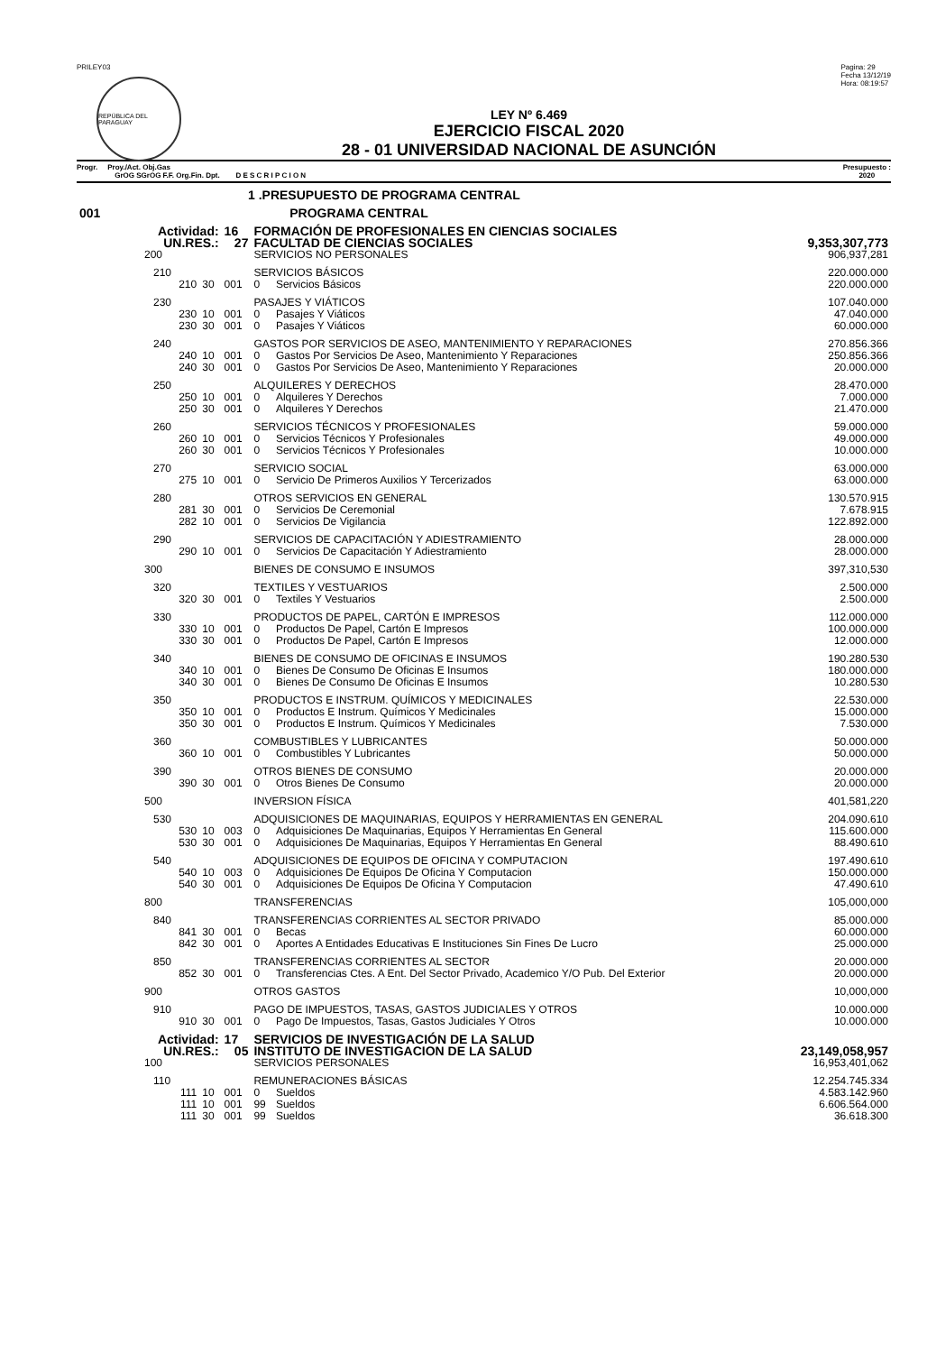PRILEY03
REPÚBLICA DEL PARAGUAY
Pagina: 29
Fecha 13/12/19
Hora: 08:19:57
LEY Nº 6.469
EJERCICIO FISCAL 2020
28 - 01 UNIVERSIDAD NACIONAL DE ASUNCIÓN
Progr. Proy./Act. Obj.Gas
GrOG SGrOG F.F. Org.Fin. Dpt. D E S C R I P C I O N
Presupuesto :
2020
| 1 .PRESUPUESTO DE PROGRAMA CENTRAL | | | | | |
| 001 | PROGRAMA CENTRAL | | | | |
| Actividad: | | 16 | FORMACIÓN DE PROFESIONALES EN CIENCIAS SOCIALES | | |
| UN.RES.: | | 27 | FACULTAD DE CIENCIAS SOCIALES | | 9,353,307,773 |
| 200 | | | SERVICIOS NO PERSONALES | | 906,937,281 |
| 210 | | | SERVICIOS BÁSICOS | | 220.000.000 |
| 210 | 30 | 001 | 0 | Servicios Básicos | 220.000.000 |
| 230 | | | PASAJES Y VIÁTICOS | | 107.040.000 |
| 230 | 10 | 001 | 0 | Pasajes Y Viáticos | 47.040.000 |
| 230 | 30 | 001 | 0 | Pasajes Y Viáticos | 60.000.000 |
| 240 | | | GASTOS POR SERVICIOS DE ASEO, MANTENIMIENTO Y REPARACIONES | | 270.856.366 |
| 240 | 10 | 001 | 0 | Gastos Por Servicios De Aseo, Mantenimiento Y Reparaciones | 250.856.366 |
| 240 | 30 | 001 | 0 | Gastos Por Servicios De Aseo, Mantenimiento Y Reparaciones | 20.000.000 |
| 250 | | | ALQUILERES Y DERECHOS | | 28.470.000 |
| 250 | 10 | 001 | 0 | Alquileres Y Derechos | 7.000.000 |
| 250 | 30 | 001 | 0 | Alquileres Y Derechos | 21.470.000 |
| 260 | | | SERVICIOS TÉCNICOS Y PROFESIONALES | | 59.000.000 |
| 260 | 10 | 001 | 0 | Servicios Técnicos Y Profesionales | 49.000.000 |
| 260 | 30 | 001 | 0 | Servicios Técnicos Y Profesionales | 10.000.000 |
| 270 | | | SERVICIO SOCIAL | | 63.000.000 |
| 275 | 10 | 001 | 0 | Servicio De Primeros Auxilios Y Tercerizados | 63.000.000 |
| 280 | | | OTROS SERVICIOS EN GENERAL | | 130.570.915 |
| 281 | 30 | 001 | 0 | Servicios De Ceremonial | 7.678.915 |
| 282 | 10 | 001 | 0 | Servicios De Vigilancia | 122.892.000 |
| 290 | | | SERVICIOS DE CAPACITACIÓN Y ADIESTRAMIENTO | | 28.000.000 |
| 290 | 10 | 001 | 0 | Servicios De Capacitación Y Adiestramiento | 28.000.000 |
| 300 | | | BIENES DE CONSUMO E INSUMOS | | 397,310,530 |
| 320 | | | TEXTILES Y VESTUARIOS | | 2.500.000 |
| 320 | 30 | 001 | 0 | Textiles Y Vestuarios | 2.500.000 |
| 330 | | | PRODUCTOS DE PAPEL, CARTÓN E IMPRESOS | | 112.000.000 |
| 330 | 10 | 001 | 0 | Productos De Papel, Cartón E Impresos | 100.000.000 |
| 330 | 30 | 001 | 0 | Productos De Papel, Cartón E Impresos | 12.000.000 |
| 340 | | | BIENES DE CONSUMO DE OFICINAS E INSUMOS | | 190.280.530 |
| 340 | 10 | 001 | 0 | Bienes De Consumo De Oficinas E Insumos | 180.000.000 |
| 340 | 30 | 001 | 0 | Bienes De Consumo De Oficinas E Insumos | 10.280.530 |
| 350 | | | PRODUCTOS E INSTRUM. QUÍMICOS Y MEDICINALES | | 22.530.000 |
| 350 | 10 | 001 | 0 | Productos E Instrum. Químicos Y Medicinales | 15.000.000 |
| 350 | 30 | 001 | 0 | Productos E Instrum. Químicos Y Medicinales | 7.530.000 |
| 360 | | | COMBUSTIBLES Y LUBRICANTES | | 50.000.000 |
| 360 | 10 | 001 | 0 | Combustibles Y Lubricantes | 50.000.000 |
| 390 | | | OTROS BIENES DE CONSUMO | | 20.000.000 |
| 390 | 30 | 001 | 0 | Otros Bienes De Consumo | 20.000.000 |
| 500 | | | INVERSION FÍSICA | | 401,581,220 |
| 530 | | | ADQUISICIONES DE MAQUINARIAS, EQUIPOS Y HERRAMIENTAS EN GENERAL | | 204.090.610 |
| 530 | 10 | 003 | 0 | Adquisiciones De Maquinarias, Equipos Y Herramientas En General | 115.600.000 |
| 530 | 30 | 001 | 0 | Adquisiciones De Maquinarias, Equipos Y Herramientas En General | 88.490.610 |
| 540 | | | ADQUISICIONES DE EQUIPOS DE OFICINA Y COMPUTACION | | 197.490.610 |
| 540 | 10 | 003 | 0 | Adquisiciones De Equipos De Oficina Y Computacion | 150.000.000 |
| 540 | 30 | 001 | 0 | Adquisiciones De Equipos De Oficina Y Computacion | 47.490.610 |
| 800 | | | TRANSFERENCIAS | | 105,000,000 |
| 840 | | | TRANSFERENCIAS CORRIENTES AL SECTOR PRIVADO | | 85.000.000 |
| 841 | 30 | 001 | 0 | Becas | 60.000.000 |
| 842 | 30 | 001 | 0 | Aportes A Entidades Educativas E Instituciones Sin Fines De Lucro | 25.000.000 |
| 850 | | | TRANSFERENCIAS CORRIENTES AL SECTOR | | 20.000.000 |
| 852 | 30 | 001 | 0 | Transferencias Ctes. A Ent. Del Sector Privado, Academico Y/O Pub. Del Exterior | 20.000.000 |
| 900 | | | OTROS GASTOS | | 10,000,000 |
| 910 | | | PAGO DE IMPUESTOS, TASAS, GASTOS JUDICIALES Y OTROS | | 10.000.000 |
| 910 | 30 | 001 | 0 | Pago De Impuestos, Tasas, Gastos Judiciales Y Otros | 10.000.000 |
| Actividad: | | 17 | SERVICIOS DE INVESTIGACIÓN DE LA SALUD | | |
| UN.RES.: | | 05 | INSTITUTO DE INVESTIGACION DE LA SALUD | | 23,149,058,957 |
| 100 | | | SERVICIOS PERSONALES | | 16,953,401,062 |
| 110 | | | REMUNERACIONES BÁSICAS | | 12.254.745.334 |
| 111 | 10 | 001 | 0 | Sueldos | 4.583.142.960 |
| 111 | 10 | 001 | 99 | Sueldos | 6.606.564.000 |
| 111 | 30 | 001 | 99 | Sueldos | 36.618.300 |